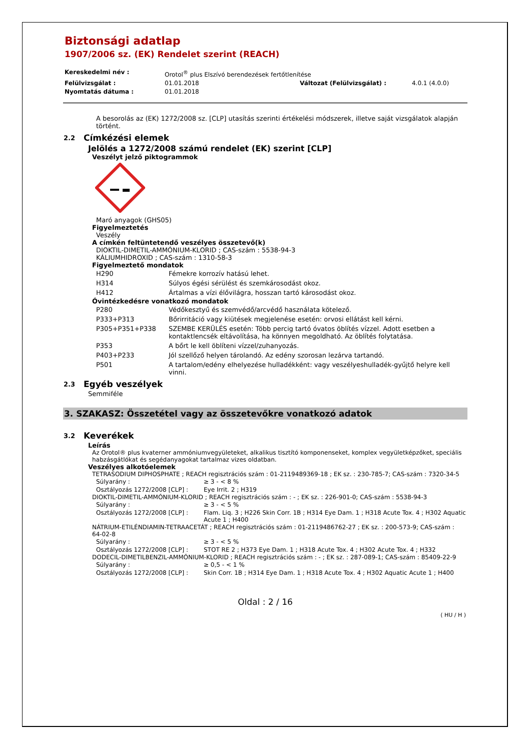Biztonsági adatlap
1907/2006 sz. (EK) Rendelet szerint (REACH)
| Kereskedelmi név : | Orotol<sup>®</sup> plus Elszívó berendezések fertőtlenítése | | |
| Felülvizsgálat : | 01.01.2018 | Változat (Felülvizsgálat) : | 4.0.1 (4.0.0) |
| Nyomtatás dátuma : | 01.01.2018 | | |
A besorolás az (EK) 1272/2008 sz. [CLP] utasítás szerinti értékelési módszerek, illetve saját vizsgálatok alapján történt.
2.2 Címkézési elemek
Jelölés a 1272/2008 számú rendelet (EK) szerint [CLP]
Veszélyt jelző piktogrammok
Maró anyagok (GHS05)
Figyelmeztetés
Veszély
A címkén feltüntetendő veszélyes összetevő(k)
DIOKTIL-DIMETIL-AMMÓNIUM-KLORID ; CAS-szám : 5538-94-3
KÁLIUMHIDROXID ; CAS-szám : 1310-58-3
Figyelmeztető mondatok
| H290 | Fémekre korrozív hatású lehet. |
| H314 | Súlyos égési sérülést és szemkárosodást okoz. |
| H412 | Ártalmas a vízi élővilágra, hosszan tartó károsodást okoz. |
Óvintézkedésre vonatkozó mondatok
| P280 | Védőkesztyű és szemvédő/arcvédő használata kötelező. |
| P333+P313 | Bőrirritáció vagy kiütések megjelenése esetén: orvosi ellátást kell kérni. |
| P305+P351+P338 | SZEMBE KERÜLÉS esetén: Több percig tartó óvatos öblítés vízzel. Adott esetben a kontaktlencsék eltávolítása, ha könnyen megoldható. Az öblítés folytatása. |
| P353 | A bőrt le kell öblíteni vízzel/zuhanyozás. |
| P403+P233 | Jól szellőző helyen tárolandó. Az edény szorosan lezárva tartandó. |
| P501 | A tartalom/edény elhelyezése hulladékként: vagy veszélyeshulladék-gyűjtő helyre kell vinni. |
2.3 Egyéb veszélyek
Semmiféle
3. SZAKASZ: Összetétel vagy az összetevőkre vonatkozó adatok
3.2 Keverékek
Leírás
Az Orotol® plus kvaterner ammóniumvegyületeket, alkalikus tisztító komponenseket, komplex vegyületképzőket, speciális habzásgátlókat és segédanyagokat tartalmaz vizes oldatban.
Veszélyes alkotóelemek
TETRASODIUM DIPHOSPHATE ; REACH regisztrációs szám : 01-2119489369-18 ; EK sz. : 230-785-7; CAS-szám : 7320-34-5
| Súlyarány : | ≥ 3 - < 8 % |
| Osztályozás 1272/2008 [CLP] : | Eye Irrit. 2 ; H319 |
DIOKTIL-DIMETIL-AMMÓNIUM-KLORID ; REACH regisztrációs szám : - ; EK sz. : 226-901-0; CAS-szám : 5538-94-3
| Súlyarány : | ≥ 3 - < 5 % |
| Osztályozás 1272/2008 [CLP] : | Flam. Liq. 3 ; H226 Skin Corr. 1B ; H314 Eye Dam. 1 ; H318 Acute Tox. 4 ; H302 Aquatic Acute 1 ; H400 |
NÁTRIUM-ETILÉNDIAMIN-TETRAACETÁT ; REACH regisztrációs szám : 01-2119486762-27 ; EK sz. : 200-573-9; CAS-szám : 64-02-8
| Súlyarány : | ≥ 3 - < 5 % |
| Osztályozás 1272/2008 [CLP] : | STOT RE 2 ; H373 Eye Dam. 1 ; H318 Acute Tox. 4 ; H302 Acute Tox. 4 ; H332 |
DODECIL-DIMETILBENZIL-AMMÓNIUM-KLORID ; REACH regisztrációs szám : - ; EK sz. : 287-089-1; CAS-szám : 85409-22-9
| Súlyarány : | ≥ 0,5 - < 1 % |
| Osztályozás 1272/2008 [CLP] : | Skin Corr. 1B ; H314 Eye Dam. 1 ; H318 Acute Tox. 4 ; H302 Aquatic Acute 1 ; H400 |
Oldal : 2 / 16
( HU / H )